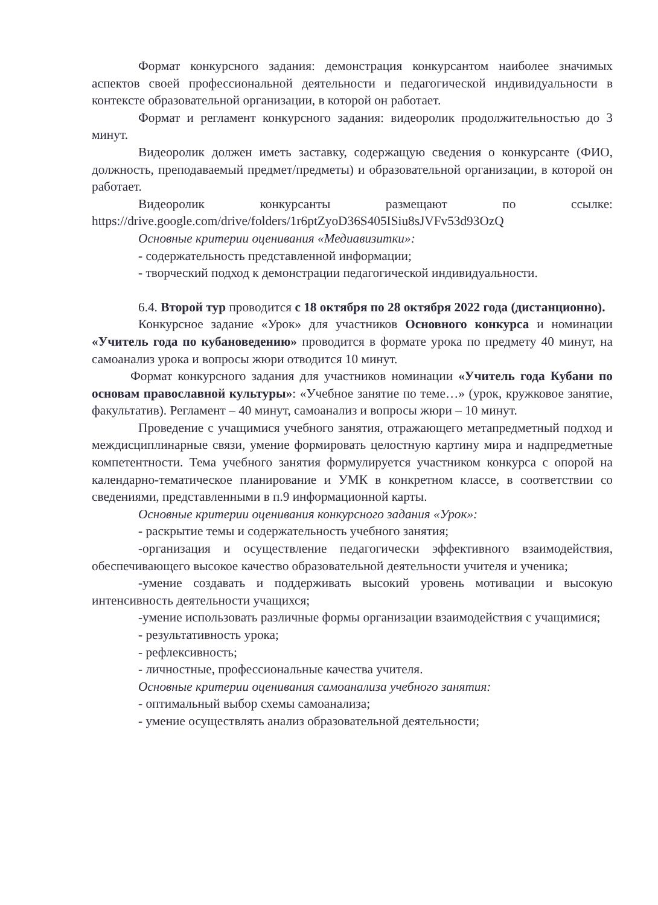Формат конкурсного задания: демонстрация конкурсантом наиболее значимых аспектов своей профессиональной деятельности и педагогической индивидуальности в контексте образовательной организации, в которой он работает.
Формат и регламент конкурсного задания: видеоролик продолжительностью до 3 минут.
Видеоролик должен иметь заставку, содержащую сведения о конкурсанте (ФИО, должность, преподаваемый предмет/предметы) и образовательной организации, в которой он работает.
Видеоролик конкурсанты размещают по ссылке: https://drive.google.com/drive/folders/1r6ptZyoD36S405ISiu8sJVFv53d93OzQ
Основные критерии оценивания «Медиавизитки»:
- содержательность представленной информации;
- творческий подход к демонстрации педагогической индивидуальности.
6.4. Второй тур проводится с 18 октября по 28 октября 2022 года (дистанционно).
Конкурсное задание «Урок» для участников Основного конкурса и номинации «Учитель года по кубановедению» проводится в формате урока по предмету 40 минут, на самоанализ урока и вопросы жюри отводится 10 минут.
Формат конкурсного задания для участников номинации «Учитель года Кубани по основам православной культуры»: «Учебное занятие по теме…» (урок, кружковое занятие, факультатив). Регламент – 40 минут, самоанализ и вопросы жюри – 10 минут.
Проведение с учащимися учебного занятия, отражающего метапредметный подход и междисциплинарные связи, умение формировать целостную картину мира и надпредметные компетентности. Тема учебного занятия формулируется участником конкурса с опорой на календарно-тематическое планирование и УМК в конкретном классе, в соответствии со сведениями, представленными в п.9 информационной карты.
Основные критерии оценивания конкурсного задания «Урок»:
- раскрытие темы и содержательность учебного занятия;
-организация и осуществление педагогически эффективного взаимодействия, обеспечивающего высокое качество образовательной деятельности учителя и ученика;
-умение создавать и поддерживать высокий уровень мотивации и высокую интенсивность деятельности учащихся;
-умение использовать различные формы организации взаимодействия с учащимися;
- результативность урока;
- рефлексивность;
- личностные, профессиональные качества учителя.
Основные критерии оценивания самоанализа учебного занятия:
- оптимальный выбор схемы самоанализа;
- умение осуществлять анализ образовательной деятельности;